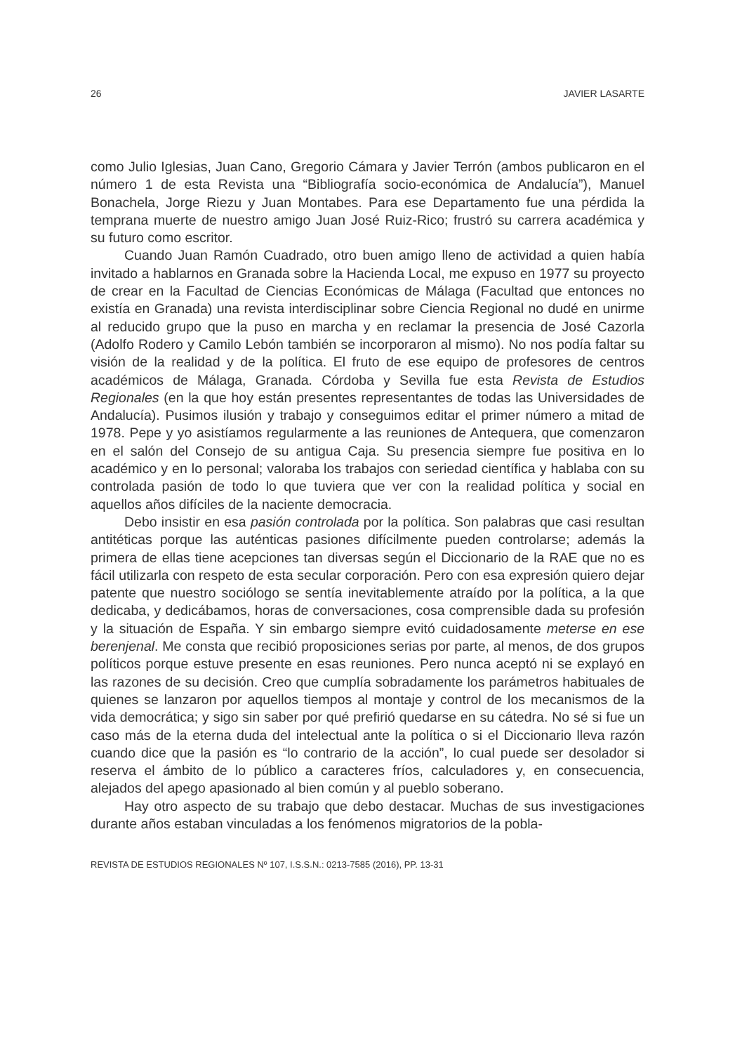26 JAVIER LASARTE
como Julio Iglesias, Juan Cano, Gregorio Cámara y Javier Terrón (ambos publicaron en el número 1 de esta Revista una “Bibliografía socio-económica de Andalucía”), Manuel Bonachela, Jorge Riezu y Juan Montabes. Para ese Departamento fue una pérdida la temprana muerte de nuestro amigo Juan José Ruiz-Rico; frustró su carrera académica y su futuro como escritor.
Cuando Juan Ramón Cuadrado, otro buen amigo lleno de actividad a quien había invitado a hablarnos en Granada sobre la Hacienda Local, me expuso en 1977 su proyecto de crear en la Facultad de Ciencias Económicas de Málaga (Facultad que entonces no existía en Granada) una revista interdisciplinar sobre Ciencia Regional no dudé en unirme al reducido grupo que la puso en marcha y en reclamar la presencia de José Cazorla (Adolfo Rodero y Camilo Lebón también se incorporaron al mismo). No nos podía faltar su visión de la realidad y de la política. El fruto de ese equipo de profesores de centros académicos de Málaga, Granada. Córdoba y Sevilla fue esta Revista de Estudios Regionales (en la que hoy están presentes representantes de todas las Universidades de Andalucía). Pusimos ilusión y trabajo y conseguimos editar el primer número a mitad de 1978. Pepe y yo asistíamos regularmente a las reuniones de Antequera, que comenzaron en el salón del Consejo de su antigua Caja. Su presencia siempre fue positiva en lo académico y en lo personal; valoraba los trabajos con seriedad científica y hablaba con su controlada pasión de todo lo que tuviera que ver con la realidad política y social en aquellos años difíciles de la naciente democracia.
Debo insistir en esa pasión controlada por la política. Son palabras que casi resultan antitéticas porque las auténticas pasiones difícilmente pueden controlarse; además la primera de ellas tiene acepciones tan diversas según el Diccionario de la RAE que no es fácil utilizarla con respeto de esta secular corporación. Pero con esa expresión quiero dejar patente que nuestro sociólogo se sentía inevitablemente atraído por la política, a la que dedicaba, y dedicábamos, horas de conversaciones, cosa comprensible dada su profesión y la situación de España. Y sin embargo siempre evitó cuidadosamente meterse en ese berenjenal. Me consta que recibió proposiciones serias por parte, al menos, de dos grupos políticos porque estuve presente en esas reuniones. Pero nunca aceptó ni se explayó en las razones de su decisión. Creo que cumplía sobradamente los parámetros habituales de quienes se lanzaron por aquellos tiempos al montaje y control de los mecanismos de la vida democrática; y sigo sin saber por qué prefirió quedarse en su cátedra. No sé si fue un caso más de la eterna duda del intelectual ante la política o si el Diccionario lleva razón cuando dice que la pasión es “lo contrario de la acción”, lo cual puede ser desolador si reserva el ámbito de lo público a caracteres fríos, calculadores y, en consecuencia, alejados del apego apasionado al bien común y al pueblo soberano.
Hay otro aspecto de su trabajo que debo destacar. Muchas de sus investigaciones durante años estaban vinculadas a los fenómenos migratorios de la pobla-
REVISTA DE ESTUDIOS REGIONALES Nº 107, I.S.S.N.: 0213-7585 (2016), PP. 13-31